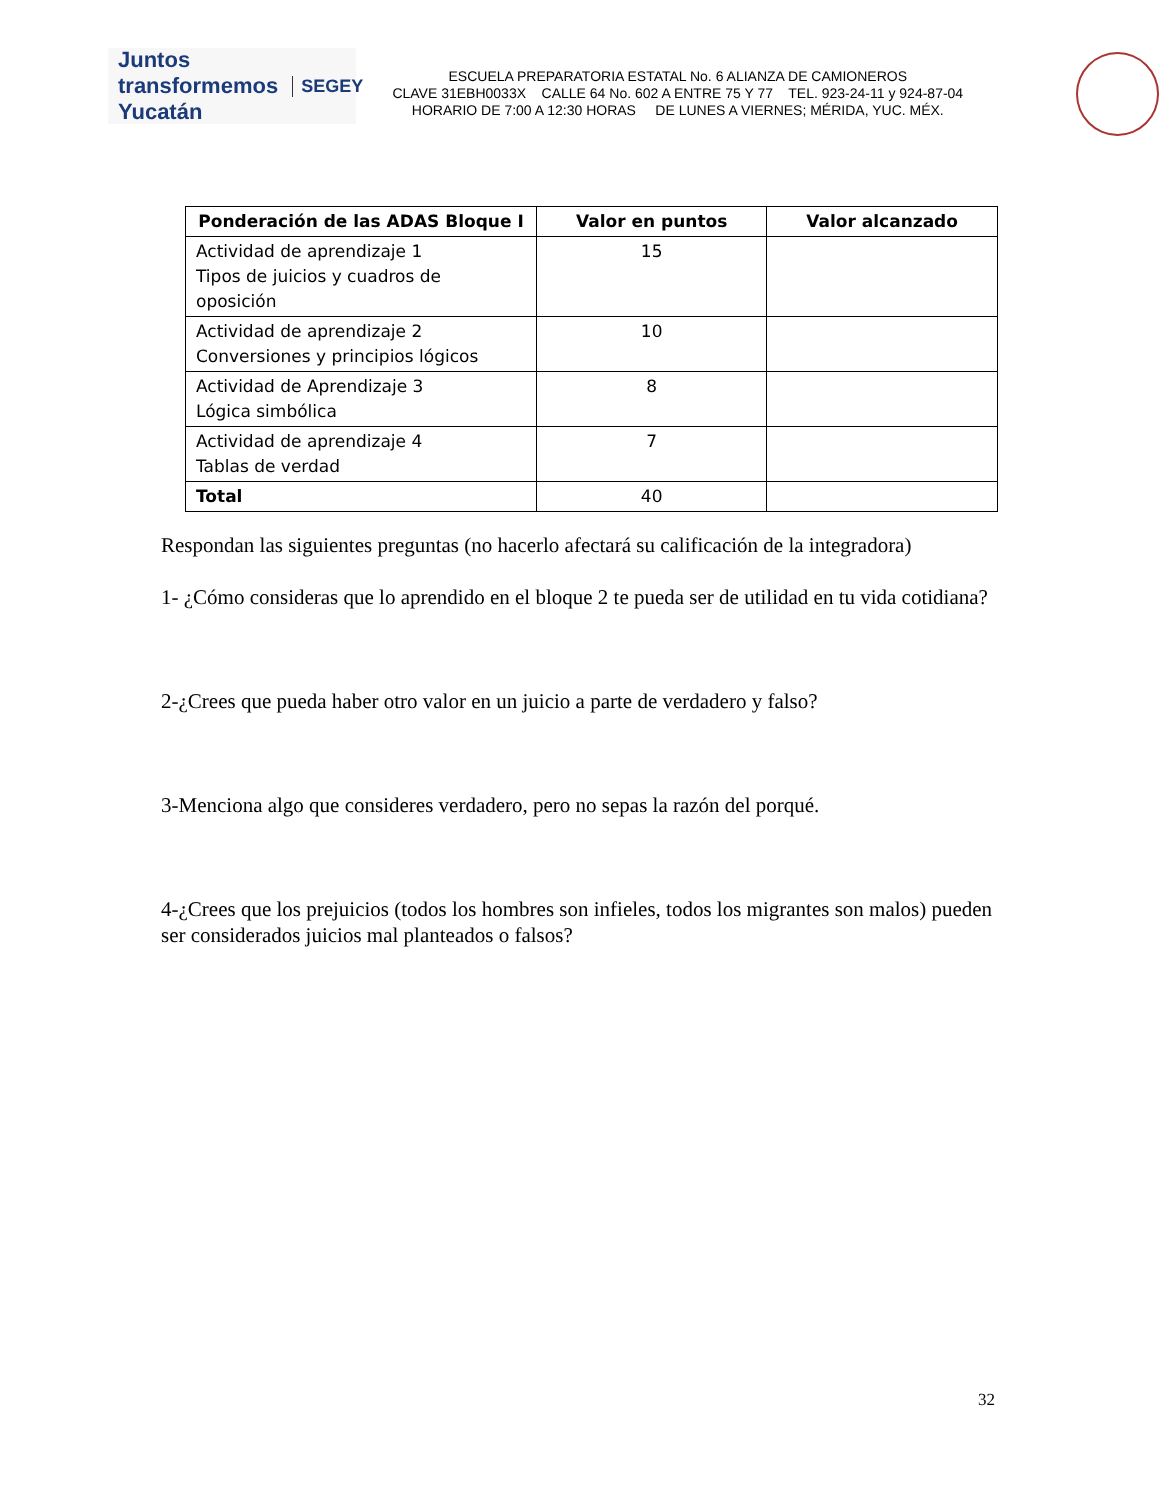Juntos transformemos Yucatán SEGEY
ESCUELA PREPARATORIA ESTATAL No. 6 ALIANZA DE CAMIONEROS
CLAVE 31EBH0033X CALLE 64 No. 602 A ENTRE 75 Y 77 TEL. 923-24-11 y 924-87-04
HORARIO DE 7:00 A 12:30 HORAS DE LUNES A VIERNES; MÉRIDA, YUC. MÉX.
| Ponderación de las ADAS Bloque I | Valor en puntos | Valor alcanzado |
| --- | --- | --- |
| Actividad de aprendizaje 1 Tipos de juicios y cuadros de oposición | 15 | |
| Actividad de aprendizaje 2 Conversiones y principios lógicos | 10 | |
| Actividad de Aprendizaje 3 Lógica simbólica | 8 | |
| Actividad de aprendizaje 4 Tablas de verdad | 7 | |
| Total | 40 | |
Respondan las siguientes preguntas (no hacerlo afectará su calificación de la integradora)
1- ¿Cómo consideras que lo aprendido en el bloque 2 te pueda ser de utilidad en tu vida cotidiana?
2-¿Crees que pueda haber otro valor en un juicio a parte de verdadero y falso?
3-Menciona algo que consideres verdadero, pero no sepas la razón del porqué.
4-¿Crees que los prejuicios (todos los hombres son infieles, todos los migrantes son malos) pueden ser considerados juicios mal planteados o falsos?
32